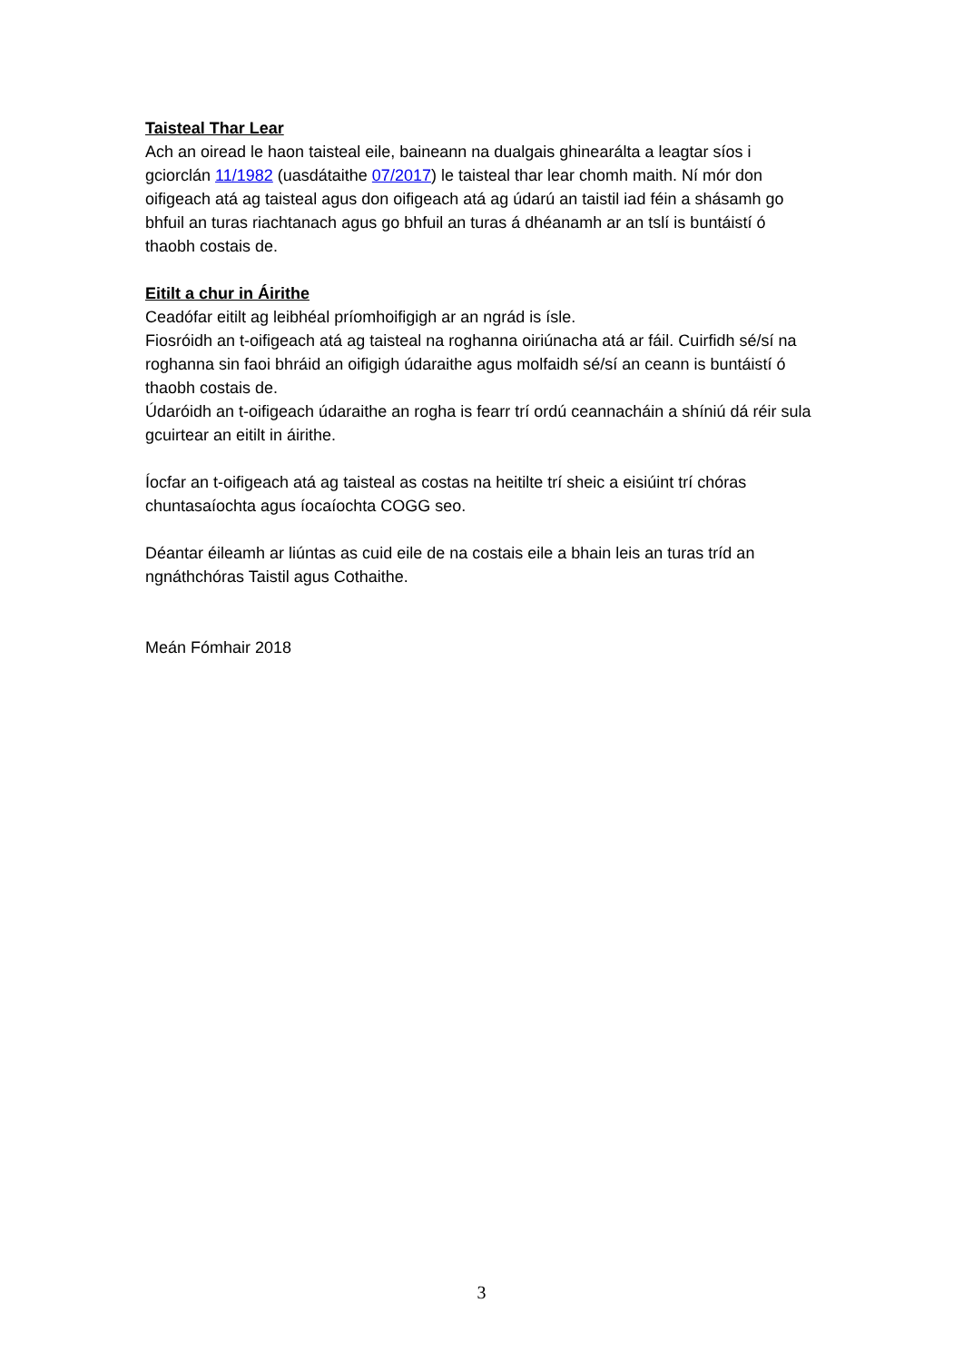Taisteal Thar Lear
Ach an oiread le haon taisteal eile, baineann na dualgais ghinearálta a leagtar síos i gciorclán 11/1982 (uasdátaithe 07/2017) le taisteal thar lear chomh maith. Ní mór don oifigeach atá ag taisteal agus don oifigeach atá ag údarú an taistil iad féin a shásamh go bhfuil an turas riachtanach agus go bhfuil an turas á dhéanamh ar an tslí is buntáistí ó thaobh costais de.
Eitilt a chur in Áirithe
Ceadófar eitilt ag leibhéal príomhoifigigh ar an ngrád is ísle.
Fiosróidh an t-oifigeach atá ag taisteal na roghanna oiriúnacha atá ar fáil. Cuirfidh sé/sí na roghanna sin faoi bhráid an oifigigh údaraithe agus molfaidh sé/sí an ceann is buntáistí ó thaobh costais de.
Údaróidh an t-oifigeach údaraithe an rogha is fearr trí ordú ceannacháin a shíniú dá réir sula gcuirtear an eitilt in áirithe.
Íocfar an t-oifigeach atá ag taisteal as costas na heitilte trí sheic a eisiúint trí chóras chuntasaíochta agus íocaíochta COGG seo.
Déantar éileamh ar liúntas as cuid eile de na costais eile a bhain leis an turas tríd an ngnáthchóras Taistil agus Cothaithe.
Meán Fómhair 2018
3